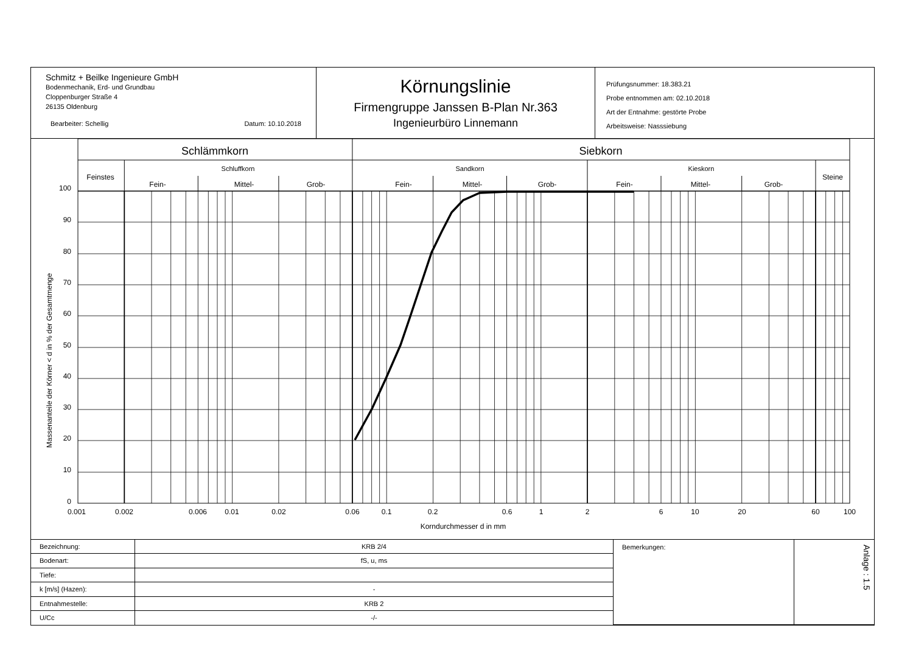Schmitz + Beilke Ingenieure GmbH
Bodenmechanik, Erd- und Grundbau
Cloppenburger Straße 4
26135 Oldenburg
Bearbeiter: Schellig Datum: 10.10.2018
Körnungslinie
Firmengruppe Janssen B-Plan Nr.363
Ingenieurbüro Linnemann
Prüfungsnummer: 18.383.21
Probe entnommen am: 02.10.2018
Art der Entnahme: gestörte Probe
Arbeitsweise: Nasssiebung
Schlämmkorn
Siebkorn
Feinstes
Schluffkorn
Sandkorn
Kieskorn
Steine
Fein-
Mittel-
Grob-
Fein-
Mittel-
Grob-
Fein-
Mittel-
Grob-
Massenanteile der Körner < d in % der Gesamtmenge
100
90
80
70
60
50
40
30
20
10
0
0.001
0.002
0.006
0.01
0.02
0.06
0.1
0.2
0.6
1
2
6
10
20
60
100
Korndurchmesser d in mm
| Bezeichnung: | KRB 2/4 | Bemerkungen: | Anlage : 1.5 |
| Bodenart: | fS, u, ms | | |
| Tiefe: | | | |
| k [m/s] (Hazen): | - | | |
| Entnahmestelle: | KRB 2 | | |
| U/Cc | -/- | | |